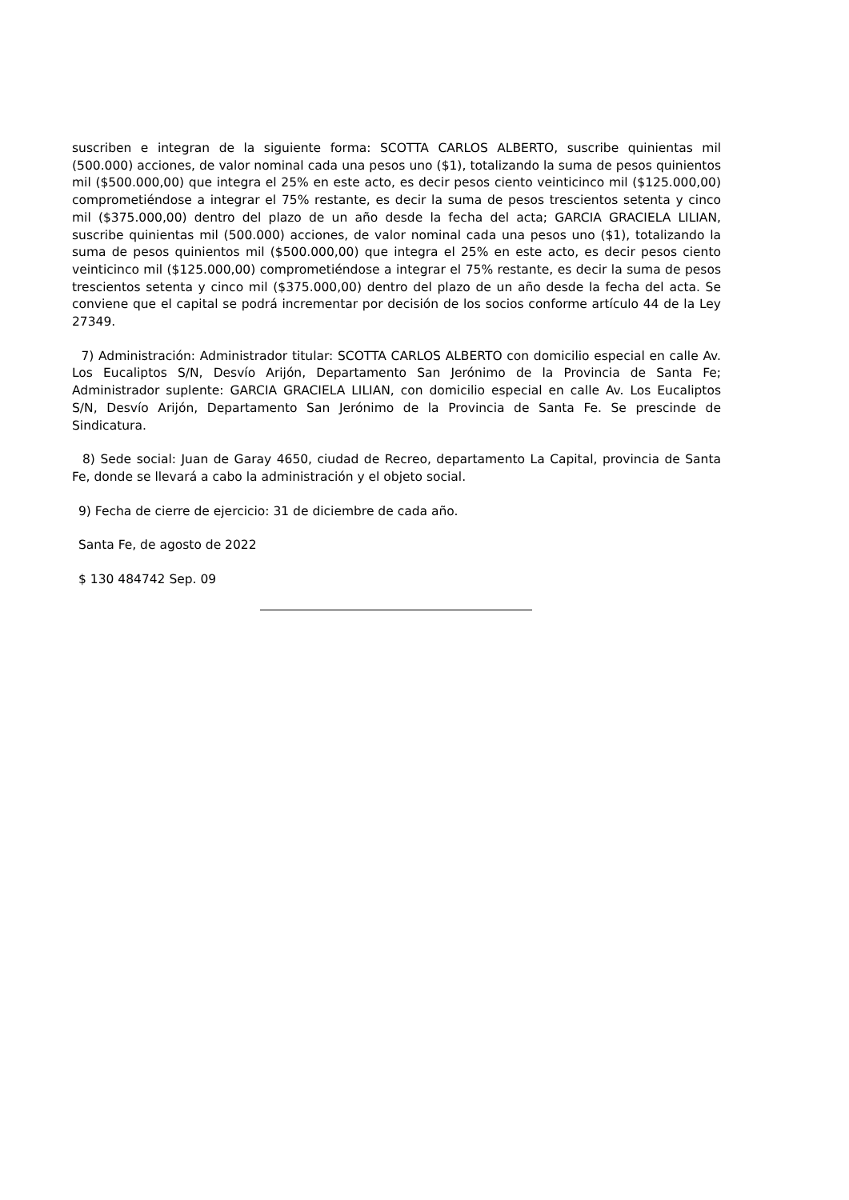suscriben e integran de la siguiente forma: SCOTTA CARLOS ALBERTO, suscribe quinientas mil (500.000) acciones, de valor nominal cada una pesos uno ($1), totalizando la suma de pesos quinientos mil ($500.000,00) que integra el 25% en este acto, es decir pesos ciento veinticinco mil ($125.000,00) comprometiéndose a integrar el 75% restante, es decir la suma de pesos trescientos setenta y cinco mil ($375.000,00) dentro del plazo de un año desde la fecha del acta; GARCIA GRACIELA LILIAN, suscribe quinientas mil (500.000) acciones, de valor nominal cada una pesos uno ($1), totalizando la suma de pesos quinientos mil ($500.000,00) que integra el 25% en este acto, es decir pesos ciento veinticinco mil ($125.000,00) comprometiéndose a integrar el 75% restante, es decir la suma de pesos trescientos setenta y cinco mil ($375.000,00) dentro del plazo de un año desde la fecha del acta. Se conviene que el capital se podrá incrementar por decisión de los socios conforme artículo 44 de la Ley 27349.
7) Administración: Administrador titular: SCOTTA CARLOS ALBERTO con domicilio especial en calle Av. Los Eucaliptos S/N, Desvío Arijón, Departamento San Jerónimo de la Provincia de Santa Fe; Administrador suplente: GARCIA GRACIELA LILIAN, con domicilio especial en calle Av. Los Eucaliptos S/N, Desvío Arijón, Departamento San Jerónimo de la Provincia de Santa Fe. Se prescinde de Sindicatura.
8) Sede social: Juan de Garay 4650, ciudad de Recreo, departamento La Capital, provincia de Santa Fe, donde se llevará a cabo la administración y el objeto social.
9) Fecha de cierre de ejercicio: 31 de diciembre de cada año.
Santa Fe, de agosto de 2022
$ 130 484742 Sep. 09